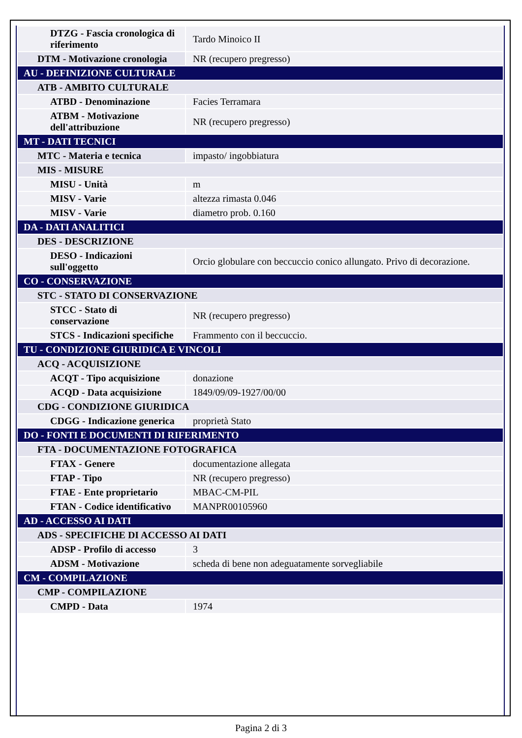| DTZG - Fascia cronologica di riferimento | Tardo Minoico II |
| DTM - Motivazione cronologia | NR (recupero pregresso) |
| AU - DEFINIZIONE CULTURALE | |
| ATB - AMBITO CULTURALE | |
| ATBD - Denominazione | Facies Terramara |
| ATBM - Motivazione dell'attribuzione | NR (recupero pregresso) |
| MT - DATI TECNICI | |
| MTC - Materia e tecnica | impasto/ ingobbiatura |
| MIS - MISURE | |
| MISU - Unità | m |
| MISV - Varie | altezza rimasta 0.046 |
| MISV - Varie | diametro prob. 0.160 |
| DA - DATI ANALITICI | |
| DES - DESCRIZIONE | |
| DESO - Indicazioni sull'oggetto | Orcio globulare con beccuccio conico allungato. Privo di decorazione. |
| CO - CONSERVAZIONE | |
| STC - STATO DI CONSERVAZIONE | |
| STCC - Stato di conservazione | NR (recupero pregresso) |
| STCS - Indicazioni specifiche | Frammento con il beccuccio. |
| TU - CONDIZIONE GIURIDICA E VINCOLI | |
| ACQ - ACQUISIZIONE | |
| ACQT - Tipo acquisizione | donazione |
| ACQD - Data acquisizione | 1849/09/09-1927/00/00 |
| CDG - CONDIZIONE GIURIDICA | |
| CDGG - Indicazione generica | proprietà Stato |
| DO - FONTI E DOCUMENTI DI RIFERIMENTO | |
| FTA - DOCUMENTAZIONE FOTOGRAFICA | |
| FTAX - Genere | documentazione allegata |
| FTAP - Tipo | NR (recupero pregresso) |
| FTAE - Ente proprietario | MBAC-CM-PIL |
| FTAN - Codice identificativo | MANPR00105960 |
| AD - ACCESSO AI DATI | |
| ADS - SPECIFICHE DI ACCESSO AI DATI | |
| ADSP - Profilo di accesso | 3 |
| ADSM - Motivazione | scheda di bene non adeguatamente sorvegliabile |
| CM - COMPILAZIONE | |
| CMP - COMPILAZIONE | |
| CMPD - Data | 1974 |
Pagina 2 di 3